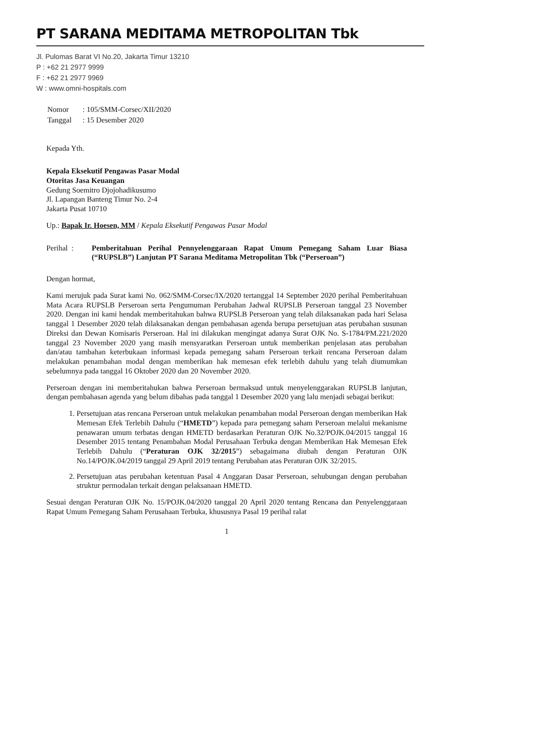PT SARANA MEDITAMA METROPOLITAN Tbk
Jl. Pulomas Barat VI No.20, Jakarta Timur 13210
P : +62 21 2977 9999
F : +62 21 2977 9969
W : www.omni-hospitals.com
| Nomor | : 105/SMM-Corsec/XII/2020 |
| Tanggal | : 15 Desember 2020 |
Kepada Yth.
Kepala Eksekutif Pengawas Pasar Modal
Otoritas Jasa Keuangan
Gedung Soemitro Djojohadikusumo
Jl. Lapangan Banteng Timur No. 2-4
Jakarta Pusat 10710
Up.: Bapak Ir. Hoesen, MM / Kepala Eksekutif Pengawas Pasar Modal
Perihal : Pemberitahuan Perihal Pennyelenggaraan Rapat Umum Pemegang Saham Luar Biasa (“RUPSLB”) Lanjutan PT Sarana Meditama Metropolitan Tbk (“Perseroan”)
Dengan hormat,
Kami merujuk pada Surat kami No. 062/SMM-Corsec/IX/2020 tertanggal 14 September 2020 perihal Pemberitahuan Mata Acara RUPSLB Perseroan serta Pengumuman Perubahan Jadwal RUPSLB Perseroan tanggal 23 November 2020. Dengan ini kami hendak memberitahukan bahwa RUPSLB Perseroan yang telah dilaksanakan pada hari Selasa tanggal 1 Desember 2020 telah dilaksanakan dengan pembahasan agenda berupa persetujuan atas perubahan susunan Direksi dan Dewan Komisaris Perseroan. Hal ini dilakukan mengingat adanya Surat OJK No. S-1784/PM.221/2020 tanggal 23 November 2020 yang masih mensyaratkan Perseroan untuk memberikan penjelasan atas perubahan dan/atau tambahan keterbukaan informasi kepada pemegang saham Perseroan terkait rencana Perseroan dalam melakukan penambahan modal dengan memberikan hak memesan efek terlebih dahulu yang telah diumumkan sebelumnya pada tanggal 16 Oktober 2020 dan 20 November 2020.
Perseroan dengan ini memberitahukan bahwa Perseroan bermaksud untuk menyelenggarakan RUPSLB lanjutan, dengan pembahasan agenda yang belum dibahas pada tanggal 1 Desember 2020 yang lalu menjadi sebagai berikut:
1. Persetujuan atas rencana Perseroan untuk melakukan penambahan modal Perseroan dengan memberikan Hak Memesan Efek Terlebih Dahulu (“HMETD”) kepada para pemegang saham Perseroan melalui mekanisme penawaran umum terbatas dengan HMETD berdasarkan Peraturan OJK No.32/POJK.04/2015 tanggal 16 Desember 2015 tentang Penambahan Modal Perusahaan Terbuka dengan Memberikan Hak Memesan Efek Terlebih Dahulu (“Peraturan OJK 32/2015”) sebagaimana diubah dengan Peraturan OJK No.14/POJK.04/2019 tanggal 29 April 2019 tentang Perubahan atas Peraturan OJK 32/2015.
2. Persetujuan atas perubahan ketentuan Pasal 4 Anggaran Dasar Perseroan, sehubungan dengan perubahan struktur permodalan terkait dengan pelaksanaan HMETD.
Sesuai dengan Peraturan OJK No. 15/POJK.04/2020 tanggal 20 April 2020 tentang Rencana dan Penyelenggaraan Rapat Umum Pemegang Saham Perusahaan Terbuka, khususnya Pasal 19 perihal ralat
1